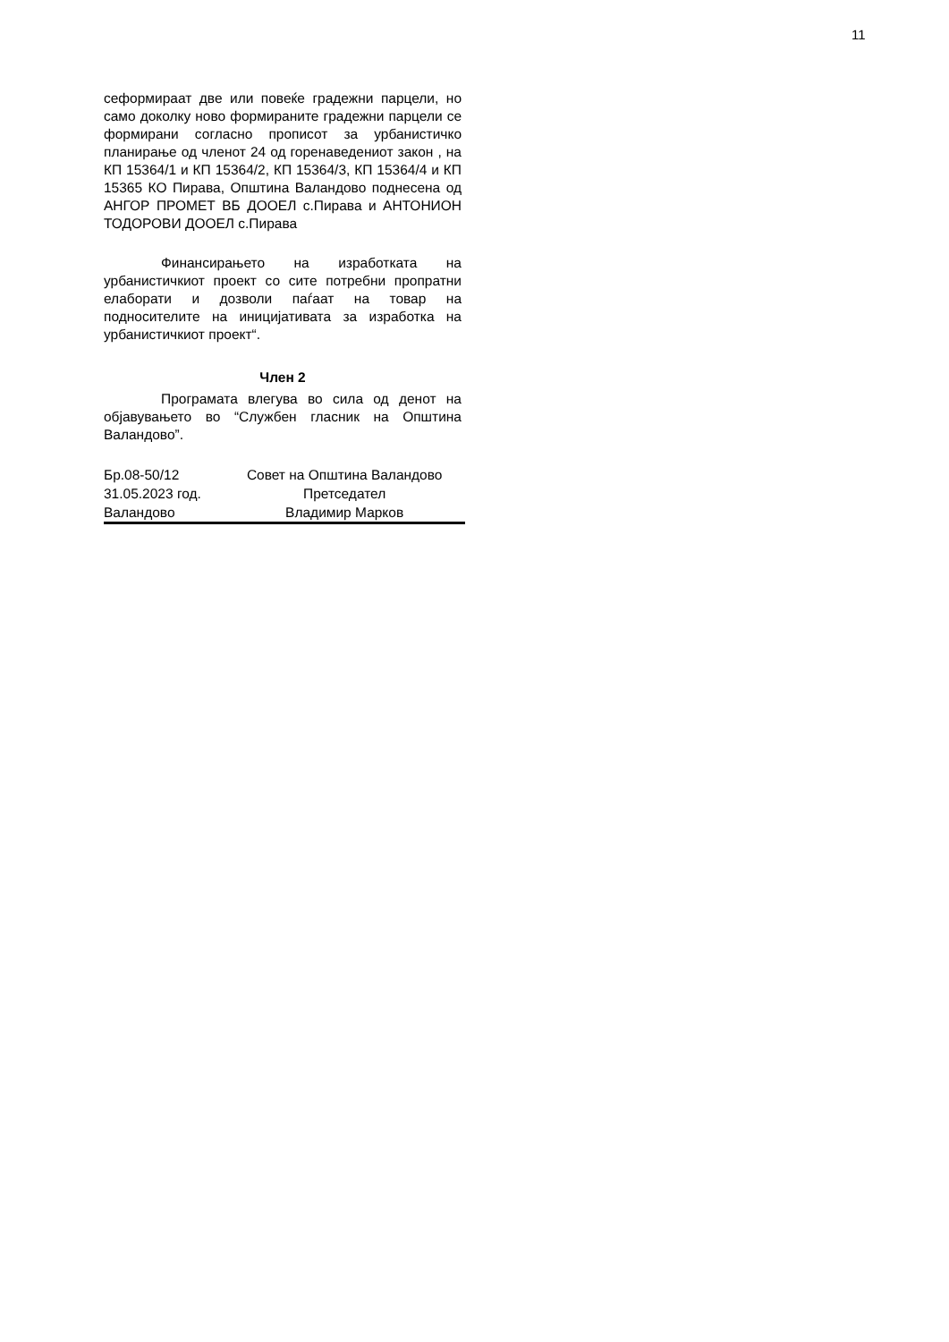11
сеформираат две или повеќе градежни парцели, но само доколку ново формираните градежни парцели се формирани согласно прописот за урбанистичко планирање од членот 24 од горенаведениот закон , на КП 15364/1 и КП 15364/2, КП 15364/3, КП 15364/4 и КП 15365 КО Пирава, Општина Валандово поднесена од АНГОР ПРОМЕТ ВБ ДООЕЛ с.Пирава и АНТОНИОН ТОДОРОВИ ДООЕЛ с.Пирава
Финансирањето на изработката на урбанистичкиот проект со сите потребни пропратни елаборати и дозволи паѓаат на товар на подносителите на иницијативата за изработка на урбанистичкиот проект“.
Член 2
Програмата влегува во сила од денот на објавувањето во “Службен гласник на Општина Валандово”.
| Бр.08-50/12 | Совет на Општина Валандово |
| 31.05.2023 год. | Претседател |
| Валандово | Владимир Марков |